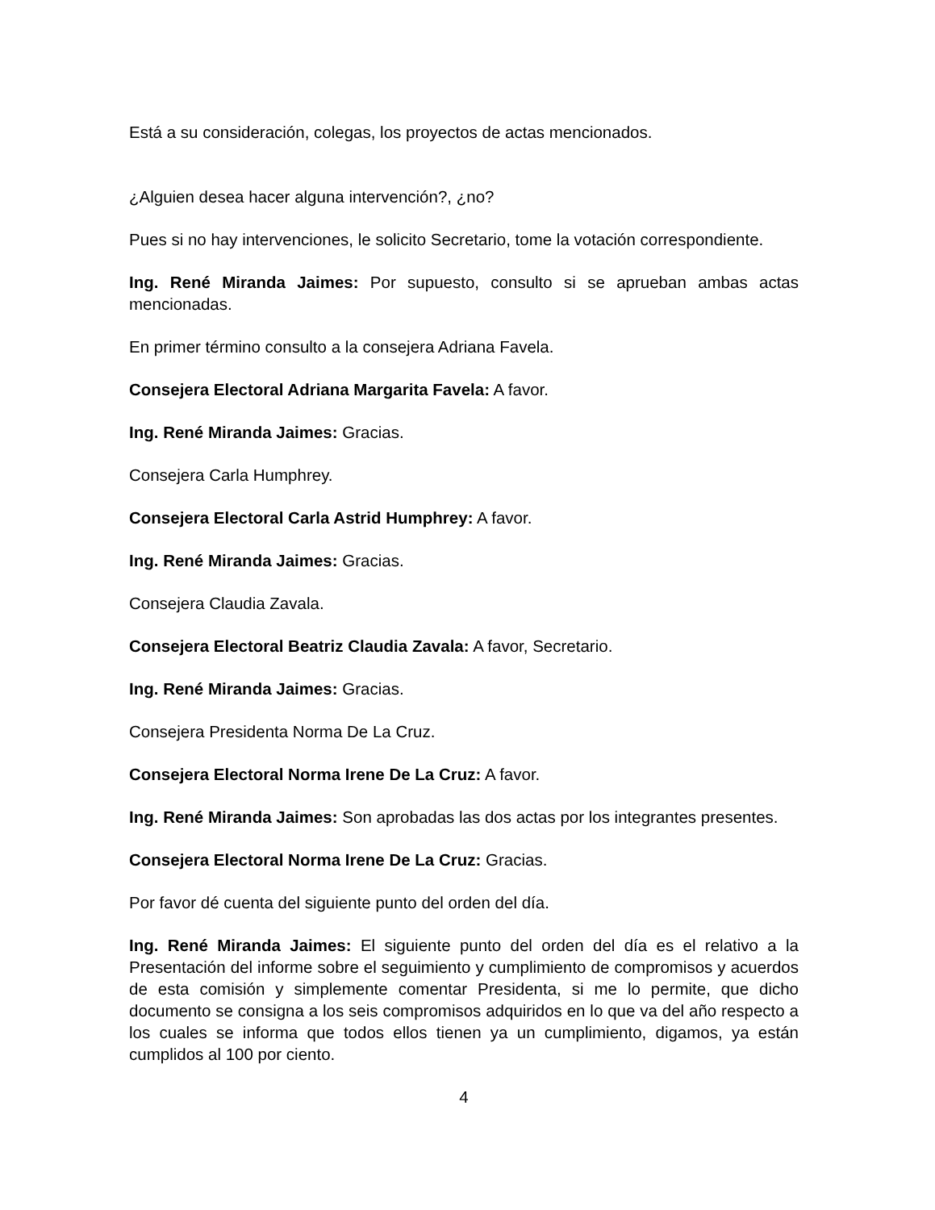Está a su consideración, colegas, los proyectos de actas mencionados.
¿Alguien desea hacer alguna intervención?, ¿no?
Pues si no hay intervenciones, le solicito Secretario, tome la votación correspondiente.
Ing. René Miranda Jaimes: Por supuesto, consulto si se aprueban ambas actas mencionadas.
En primer término consulto a la consejera Adriana Favela.
Consejera Electoral Adriana Margarita Favela: A favor.
Ing. René Miranda Jaimes: Gracias.
Consejera Carla Humphrey.
Consejera Electoral Carla Astrid Humphrey: A favor.
Ing. René Miranda Jaimes: Gracias.
Consejera Claudia Zavala.
Consejera Electoral Beatriz Claudia Zavala: A favor, Secretario.
Ing. René Miranda Jaimes: Gracias.
Consejera Presidenta Norma De La Cruz.
Consejera Electoral Norma Irene De La Cruz: A favor.
Ing. René Miranda Jaimes: Son aprobadas las dos actas por los integrantes presentes.
Consejera Electoral Norma Irene De La Cruz: Gracias.
Por favor dé cuenta del siguiente punto del orden del día.
Ing. René Miranda Jaimes: El siguiente punto del orden del día es el relativo a la Presentación del informe sobre el seguimiento y cumplimiento de compromisos y acuerdos de esta comisión y simplemente comentar Presidenta, si me lo permite, que dicho documento se consigna a los seis compromisos adquiridos en lo que va del año respecto a los cuales se informa que todos ellos tienen ya un cumplimiento, digamos, ya están cumplidos al 100 por ciento.
4